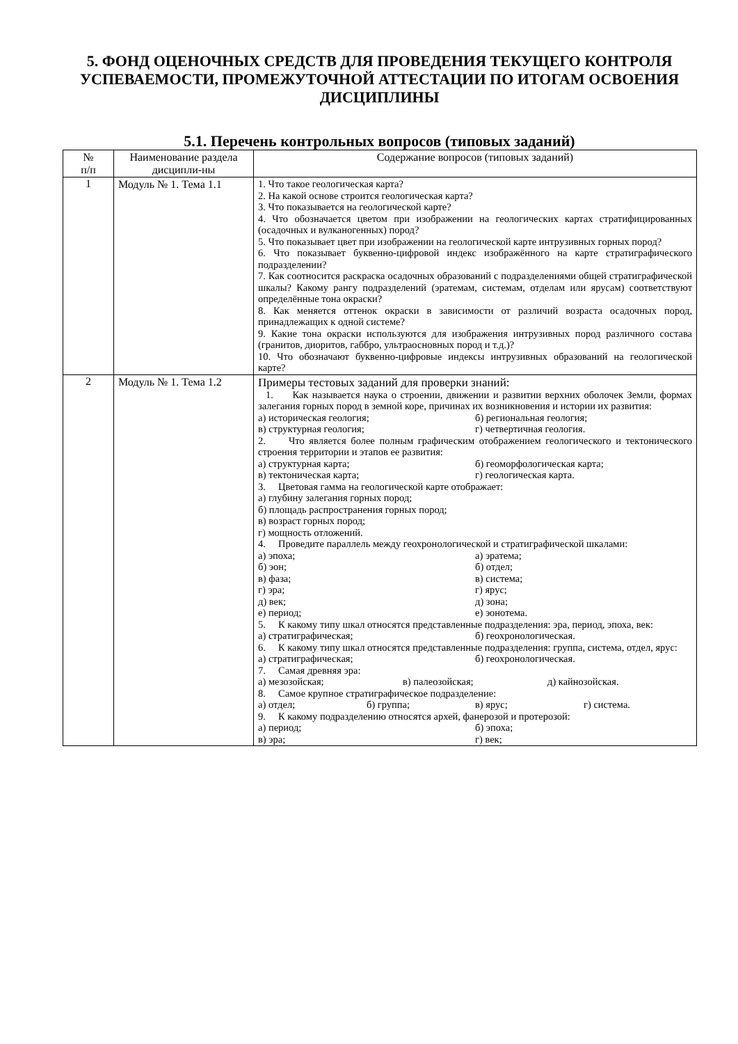5. ФОНД ОЦЕНОЧНЫХ СРЕДСТВ ДЛЯ ПРОВЕДЕНИЯ ТЕКУЩЕГО КОНТРОЛЯ УСПЕВАЕМОСТИ, ПРОМЕЖУТОЧНОЙ АТТЕСТАЦИИ ПО ИТОГАМ ОСВОЕНИЯ ДИСЦИПЛИНЫ
5.1. Перечень контрольных вопросов (типовых заданий)
| № п/п | Наименование раздела дисципли-ны | Содержание вопросов (типовых заданий) |
| --- | --- | --- |
| 1 | Модуль № 1. Тема 1.1 | 1. Что такое геологическая карта? 2. На какой основе строится геологическая карта? 3. Что показывается на геологической карте? 4. Что обозначается цветом при изображении на геологических картах стратифицированных (осадочных и вулканогенных) пород? 5. Что показывает цвет при изображении на геологической карте интрузивных горных пород? 6. Что показывает буквенно-цифровой индекс изображённого на карте стратиграфического подразделении? 7. Как соотносится раскраска осадочных образований с подразделениями общей стратиграфической шкалы? Какому рангу подразделений (эратемам, системам, отделам или ярусам) соответствуют определённые тона окраски? 8. Как меняется оттенок окраски в зависимости от различий возраста осадочных пород, принадлежащих к одной системе? 9. Какие тона окраски используются для изображения интрузивных пород различного состава (гранитов, диоритов, габбро, ультраосновных пород и т.д.)? 10. Что обозначают буквенно-цифровые индексы интрузивных образований на геологической карте? |
| 2 | Модуль № 1. Тема 1.2 | Примеры тестовых заданий для проверки знаний: 1. Как называется наука о строении, движении и развитии верхних оболочек Земли, формах залегания горных пород в земной коре, причинах их возникновения и истории их развития: а) историческая геология; б) региональная геология; в) структурная геология; г) четвертичная геология. 2. Что является более полным графическим отображением геологического и тектонического строения территории и этапов ее развития: а) структурная карта; б) геоморфологическая карта; в) тектоническая карта; г) геологическая карта. 3. Цветовая гамма на геологической карте отображает: а) глубину залегания горных пород; б) площадь распространения горных пород; в) возраст горных пород; г) мощность отложений. 4. Проведите параллель между геохронологической и стратиграфической шкалами: а) эпоха; а) эратема; б) эон; б) отдел; в) фаза; в) система; г) эра; г) ярус; д) век; д) зона; е) период; е) эонотема. 5. К какому типу шкал относятся представленные подразделения: эра, период, эпоха, век: а) стратиграфическая; б) геохронологическая. 6. К какому типу шкал относятся представленные подразделения: группа, система, отдел, ярус: а) стратиграфическая; б) геохронологическая. 7. Самая древняя эра: а) мезозойская; в) палеозойская; д) кайнозойская. 8. Самое крупное стратиграфическое подразделение: а) отдел; б) группа; в) ярус; г) система. 9. К какому подразделению относятся архей, фанерозой и протерозой: а) период; б) эпоха; в) эра; г) век; |